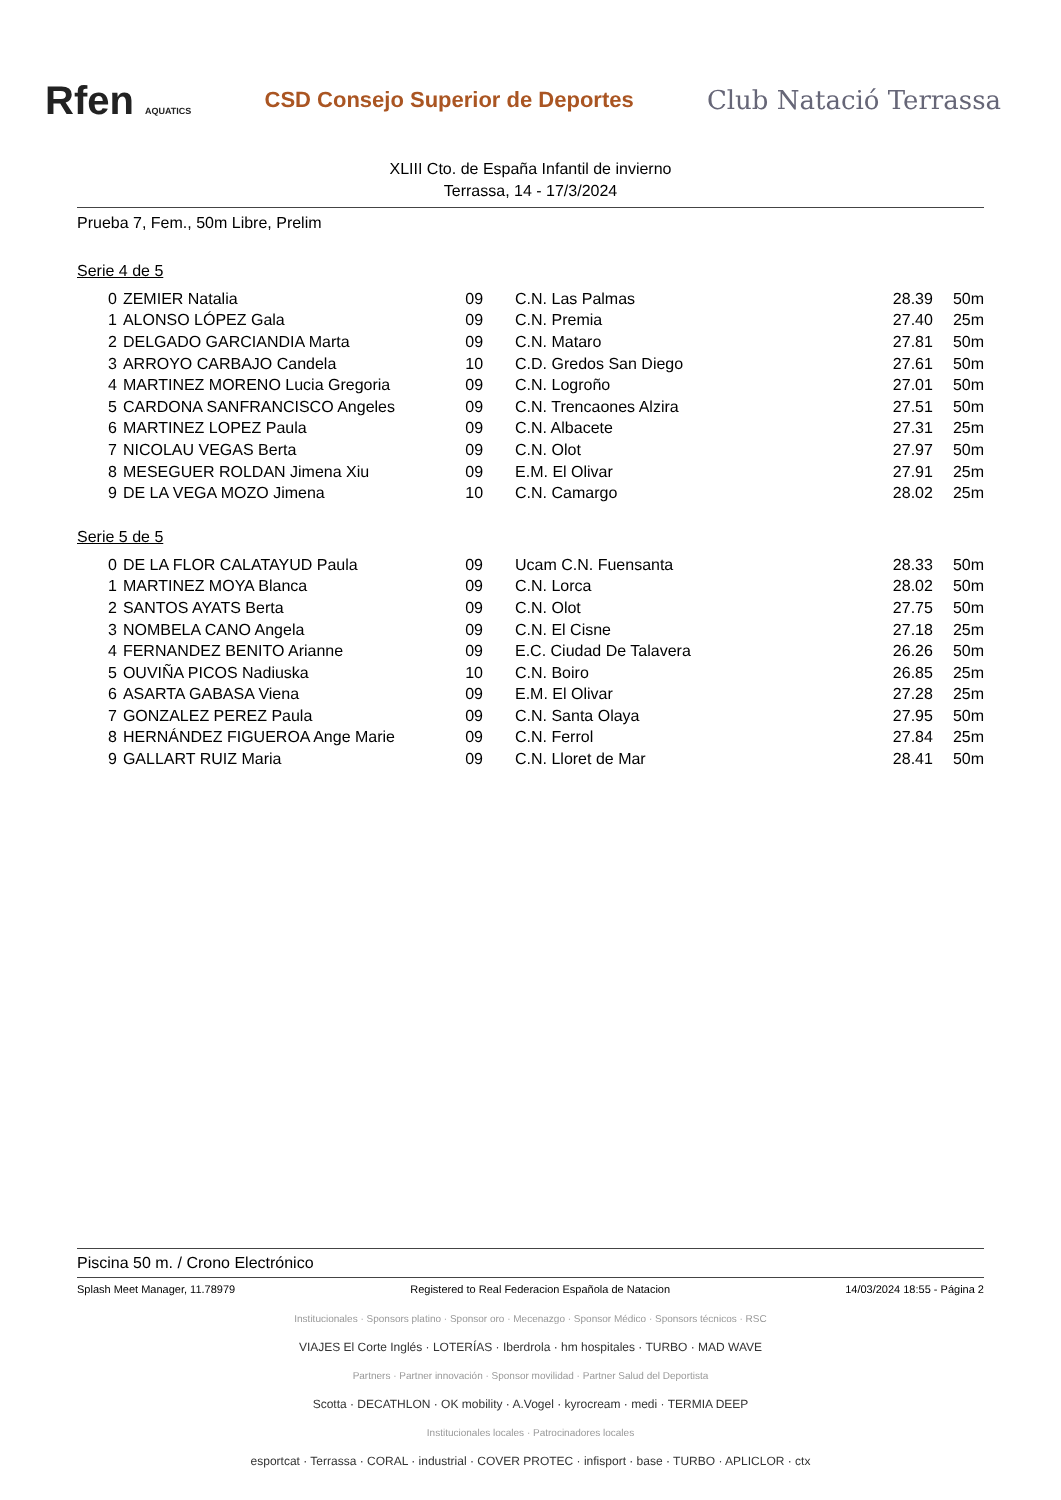Rfen AQUATICS
CSD Consejo Superior de Deportes
Club Natació Terrassa
XLIII Cto. de España Infantil de invierno
Terrassa, 14 - 17/3/2024
Prueba 7, Fem., 50m Libre, Prelim
Serie 4 de 5
| 0 | ZEMIER Natalia | 09 | C.N. Las Palmas | 28.39 | 50m |
| 1 | ALONSO LÓPEZ Gala | 09 | C.N. Premia | 27.40 | 25m |
| 2 | DELGADO GARCIANDIA Marta | 09 | C.N. Mataro | 27.81 | 50m |
| 3 | ARROYO CARBAJO Candela | 10 | C.D. Gredos San Diego | 27.61 | 50m |
| 4 | MARTINEZ MORENO Lucia Gregoria | 09 | C.N. Logroño | 27.01 | 50m |
| 5 | CARDONA SANFRANCISCO Angeles | 09 | C.N. Trencaones Alzira | 27.51 | 50m |
| 6 | MARTINEZ LOPEZ Paula | 09 | C.N. Albacete | 27.31 | 25m |
| 7 | NICOLAU VEGAS Berta | 09 | C.N. Olot | 27.97 | 50m |
| 8 | MESEGUER ROLDAN Jimena Xiu | 09 | E.M. El Olivar | 27.91 | 25m |
| 9 | DE LA VEGA MOZO Jimena | 10 | C.N. Camargo | 28.02 | 25m |
Serie 5 de 5
| 0 | DE LA FLOR CALATAYUD Paula | 09 | Ucam C.N. Fuensanta | 28.33 | 50m |
| 1 | MARTINEZ MOYA Blanca | 09 | C.N. Lorca | 28.02 | 50m |
| 2 | SANTOS AYATS Berta | 09 | C.N. Olot | 27.75 | 50m |
| 3 | NOMBELA CANO Angela | 09 | C.N. El Cisne | 27.18 | 25m |
| 4 | FERNANDEZ BENITO Arianne | 09 | E.C. Ciudad De Talavera | 26.26 | 50m |
| 5 | OUVIÑA PICOS Nadiuska | 10 | C.N. Boiro | 26.85 | 25m |
| 6 | ASARTA GABASA Viena | 09 | E.M. El Olivar | 27.28 | 25m |
| 7 | GONZALEZ PEREZ Paula | 09 | C.N. Santa Olaya | 27.95 | 50m |
| 8 | HERNÁNDEZ FIGUEROA Ange Marie | 09 | C.N. Ferrol | 27.84 | 25m |
| 9 | GALLART RUIZ Maria | 09 | C.N. Lloret de Mar | 28.41 | 50m |
Piscina 50 m. / Crono Electrónico
Splash Meet Manager, 11.78979 Registered to Real Federacion Española de Natacion 14/03/2024 18:55 - Página 2
Institucionales · Sponsors platino · Sponsor oro · Mecenazgo · Sponsor Médico · Sponsors técnicos · RSC
VIAJES El Corte Inglés · LOTERÍAS · Iberdrola · hm hospitales · TURBO · MAD WAVE
Partners · Partner innovación · Sponsor movilidad · Partner Salud del Deportista
Scotta · DECATHLON · OK mobility · A.Vogel · kyrocream · medi · TERMIA DEEP
Institucionales locales · Patrocinadores locales
esportcat · Terrassa · CORAL · industrial · COVER PROTEC · infisport · base · TURBO · APLICLOR · ctx